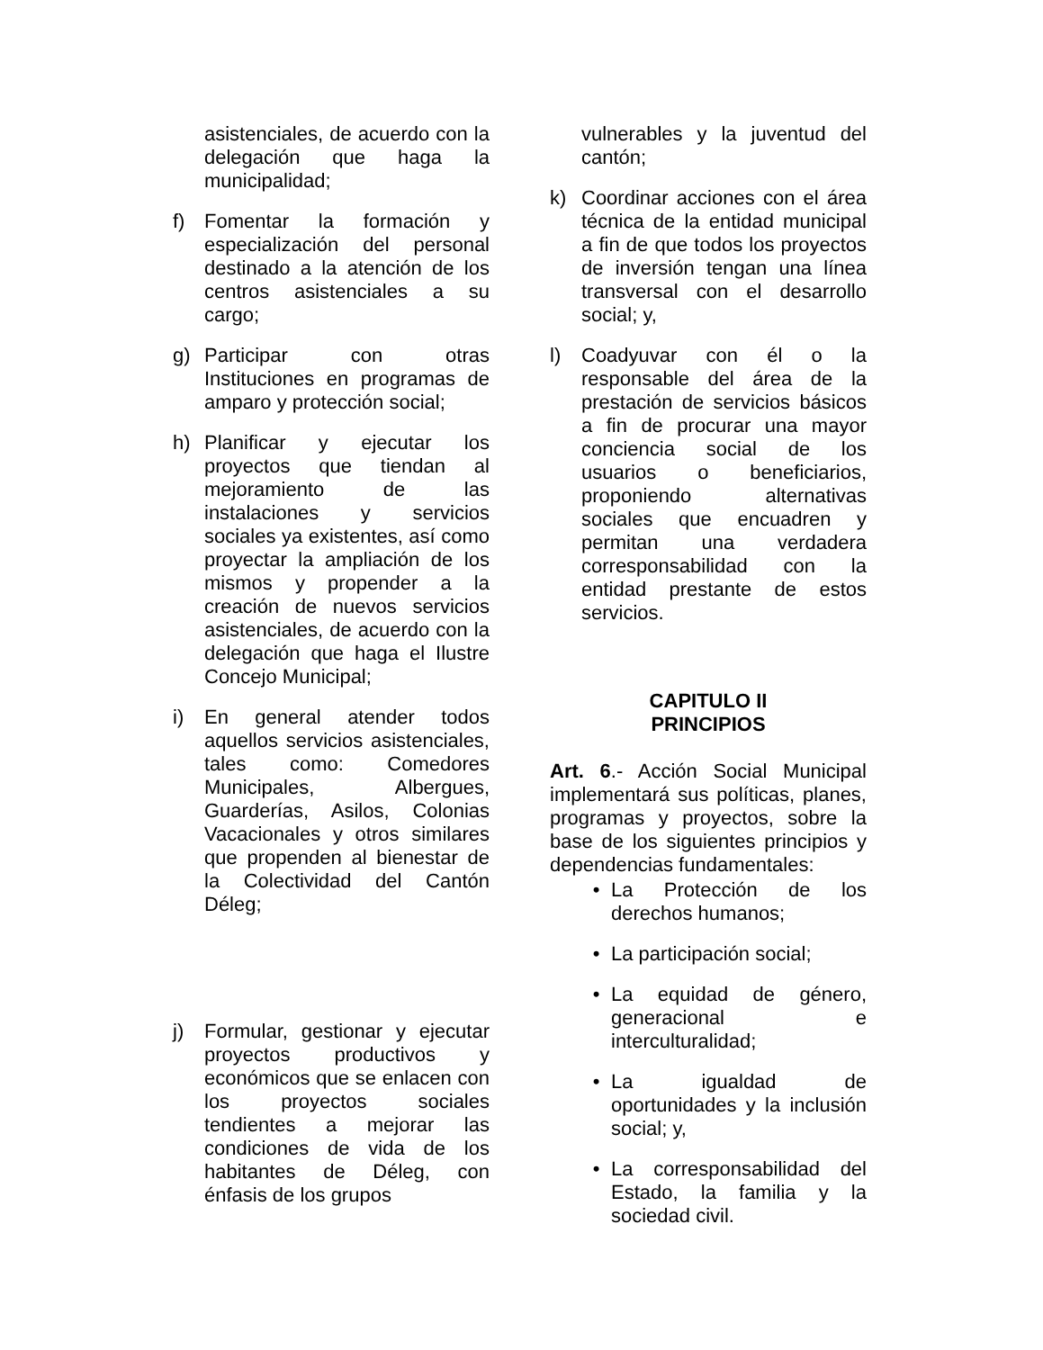asistenciales, de acuerdo con la delegación que haga la municipalidad;
f) Fomentar la formación y especialización del personal destinado a la atención de los centros asistenciales a su cargo;
g) Participar con otras Instituciones en programas de amparo y protección social;
h) Planificar y ejecutar los proyectos que tiendan al mejoramiento de las instalaciones y servicios sociales ya existentes, así como proyectar la ampliación de los mismos y propender a la creación de nuevos servicios asistenciales, de acuerdo con la delegación que haga el Ilustre Concejo Municipal;
i) En general atender todos aquellos servicios asistenciales, tales como: Comedores Municipales, Albergues, Guarderías, Asilos, Colonias Vacacionales y otros similares que propenden al bienestar de la Colectividad del Cantón Déleg;
j) Formular, gestionar y ejecutar proyectos productivos y económicos que se enlacen con los proyectos sociales tendientes a mejorar las condiciones de vida de los habitantes de Déleg, con énfasis de los grupos
vulnerables y la juventud del cantón;
k) Coordinar acciones con el área técnica de la entidad municipal a fin de que todos los proyectos de inversión tengan una línea transversal con el desarrollo social; y,
l) Coadyuvar con él o la responsable del área de la prestación de servicios básicos a fin de procurar una mayor conciencia social de los usuarios o beneficiarios, proponiendo alternativas sociales que encuadren y permitan una verdadera corresponsabilidad con la entidad prestante de estos servicios.
CAPITULO II
PRINCIPIOS
Art. 6.- Acción Social Municipal implementará sus políticas, planes, programas y proyectos, sobre la base de los siguientes principios y dependencias fundamentales:
• La Protección de los derechos humanos;
• La participación social;
• La equidad de género, generacional e interculturalidad;
• La igualdad de oportunidades y la inclusión social; y,
• La corresponsabilidad del Estado, la familia y la sociedad civil.